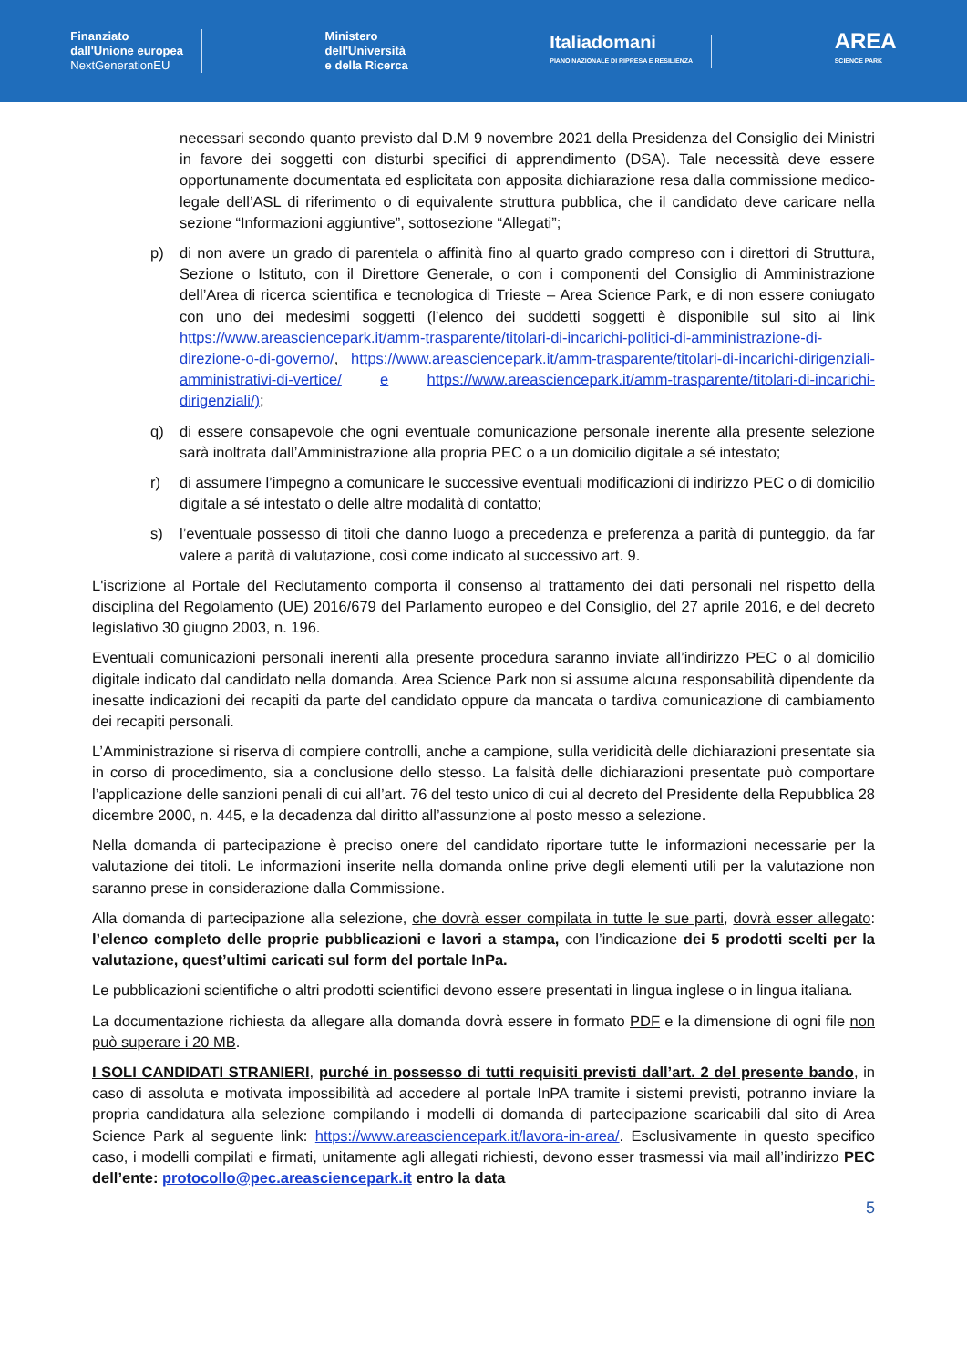Finanziato
dall'Unione europea
NextGenerationEU
Ministero
dell'Università
e della Ricerca
Italiadomani
PIANO NAZIONALE DI RIPRESA E RESILIENZA
AREA
SCIENCE PARK
necessari secondo quanto previsto dal D.M 9 novembre 2021 della Presidenza del Consiglio dei Ministri in favore dei soggetti con disturbi specifici di apprendimento (DSA). Tale necessità deve essere opportunamente documentata ed esplicitata con apposita dichiarazione resa dalla commissione medico-legale dell’ASL di riferimento o di equivalente struttura pubblica, che il candidato deve caricare nella sezione “Informazioni aggiuntive”, sottosezione “Allegati”;
p) di non avere un grado di parentela o affinità fino al quarto grado compreso con i direttori di Struttura, Sezione o Istituto, con il Direttore Generale, o con i componenti del Consiglio di Amministrazione dell’Area di ricerca scientifica e tecnologica di Trieste – Area Science Park, e di non essere coniugato con uno dei medesimi soggetti (l’elenco dei suddetti soggetti è disponibile sul sito ai link https://www.areasciencepark.it/amm-trasparente/titolari-di-incarichi-politici-di-amministrazione-di-direzione-o-di-governo/, https://www.areasciencepark.it/amm-trasparente/titolari-di-incarichi-dirigenziali-amministrativi-di-vertice/ e https://www.areasciencepark.it/amm-trasparente/titolari-di-incarichi-dirigenziali/);
q) di essere consapevole che ogni eventuale comunicazione personale inerente alla presente selezione sarà inoltrata dall’Amministrazione alla propria PEC o a un domicilio digitale a sé intestato;
r) di assumere l’impegno a comunicare le successive eventuali modificazioni di indirizzo PEC o di domicilio digitale a sé intestato o delle altre modalità di contatto;
s) l’eventuale possesso di titoli che danno luogo a precedenza e preferenza a parità di punteggio, da far valere a parità di valutazione, così come indicato al successivo art. 9.
L'iscrizione al Portale del Reclutamento comporta il consenso al trattamento dei dati personali nel rispetto della disciplina del Regolamento (UE) 2016/679 del Parlamento europeo e del Consiglio, del 27 aprile 2016, e del decreto legislativo 30 giugno 2003, n. 196.
Eventuali comunicazioni personali inerenti alla presente procedura saranno inviate all’indirizzo PEC o al domicilio digitale indicato dal candidato nella domanda. Area Science Park non si assume alcuna responsabilità dipendente da inesatte indicazioni dei recapiti da parte del candidato oppure da mancata o tardiva comunicazione di cambiamento dei recapiti personali.
L’Amministrazione si riserva di compiere controlli, anche a campione, sulla veridicità delle dichiarazioni presentate sia in corso di procedimento, sia a conclusione dello stesso. La falsità delle dichiarazioni presentate può comportare l’applicazione delle sanzioni penali di cui all’art. 76 del testo unico di cui al decreto del Presidente della Repubblica 28 dicembre 2000, n. 445, e la decadenza dal diritto all’assunzione al posto messo a selezione.
Nella domanda di partecipazione è preciso onere del candidato riportare tutte le informazioni necessarie per la valutazione dei titoli. Le informazioni inserite nella domanda online prive degli elementi utili per la valutazione non saranno prese in considerazione dalla Commissione.
Alla domanda di partecipazione alla selezione, che dovrà esser compilata in tutte le sue parti, dovrà esser allegato: l’elenco completo delle proprie pubblicazioni e lavori a stampa, con l’indicazione dei 5 prodotti scelti per la valutazione, quest’ultimi caricati sul form del portale InPa.
Le pubblicazioni scientifiche o altri prodotti scientifici devono essere presentati in lingua inglese o in lingua italiana.
La documentazione richiesta da allegare alla domanda dovrà essere in formato PDF e la dimensione di ogni file non può superare i 20 MB.
I SOLI CANDIDATI STRANIERI, purché in possesso di tutti requisiti previsti dall’art. 2 del presente bando, in caso di assoluta e motivata impossibilità ad accedere al portale InPA tramite i sistemi previsti, potranno inviare la propria candidatura alla selezione compilando i modelli di domanda di partecipazione scaricabili dal sito di Area Science Park al seguente link: https://www.areasciencepark.it/lavora-in-area/. Esclusivamente in questo specifico caso, i modelli compilati e firmati, unitamente agli allegati richiesti, devono esser trasmessi via mail all’indirizzo PEC dell’ente: protocollo@pec.areasciencepark.it entro la data
5